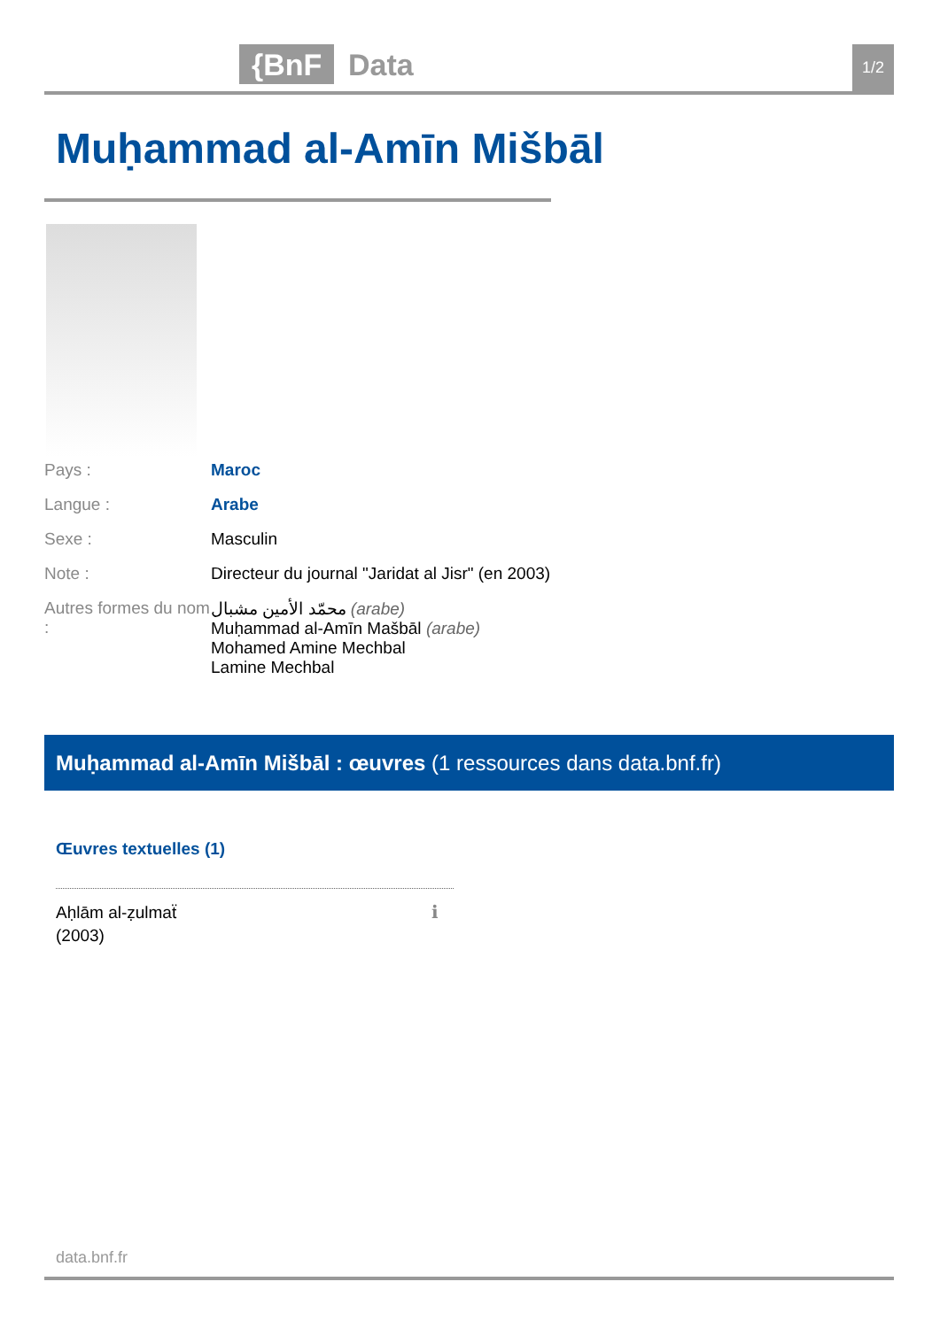{BnF Data 1/2
Muḥammad al-Amīn Mišbāl
Pays : Maroc
Langue : Arabe
Sexe : Masculin
Note : Directeur du journal "Jaridat al Jisr" (en 2003)
Autres formes du nom :
محمّد الأمين مشبال (arabe)
Muḥammad al-Amīn Mašbāl (arabe)
Mohamed Amine Mechbal
Lamine Mechbal
Muḥammad al-Amīn Mišbāl : œuvres (1 ressources dans data.bnf.fr)
Œuvres textuelles (1)
Aḥlām al-ẓulmaẗ
(2003)
ℹ
data.bnf.fr